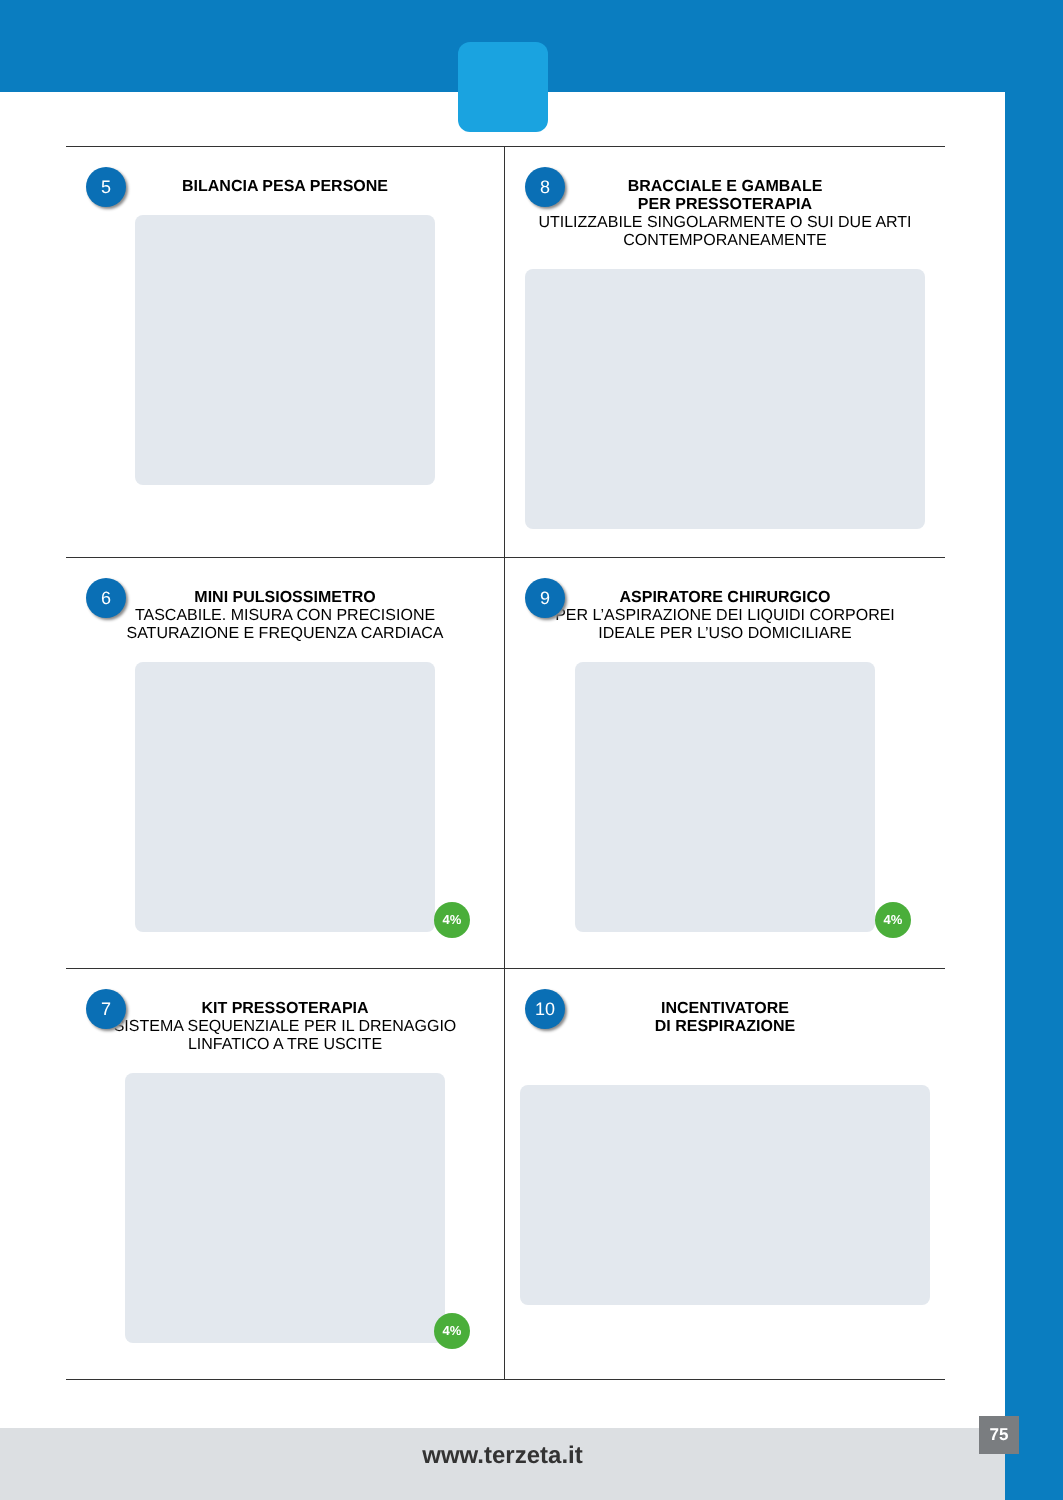5
BILANCIA PESA PERSONE
8
BRACCIALE E GAMBALE
PER PRESSOTERAPIA
UTILIZZABILE SINGOLARMENTE O SUI DUE ARTI
CONTEMPORANEAMENTE
6
MINI PULSIOSSIMETRO
TASCABILE. MISURA CON PRECISIONE
SATURAZIONE E FREQUENZA CARDIACA
4%
9
ASPIRATORE CHIRURGICO
PER L’ASPIRAZIONE DEI LIQUIDI CORPOREI
IDEALE PER L’USO DOMICILIARE
4%
7
KIT PRESSOTERAPIA
SISTEMA SEQUENZIALE PER IL DRENAGGIO
LINFATICO A TRE USCITE
4%
10
INCENTIVATORE
DI RESPIRAZIONE
www.terzeta.it
75